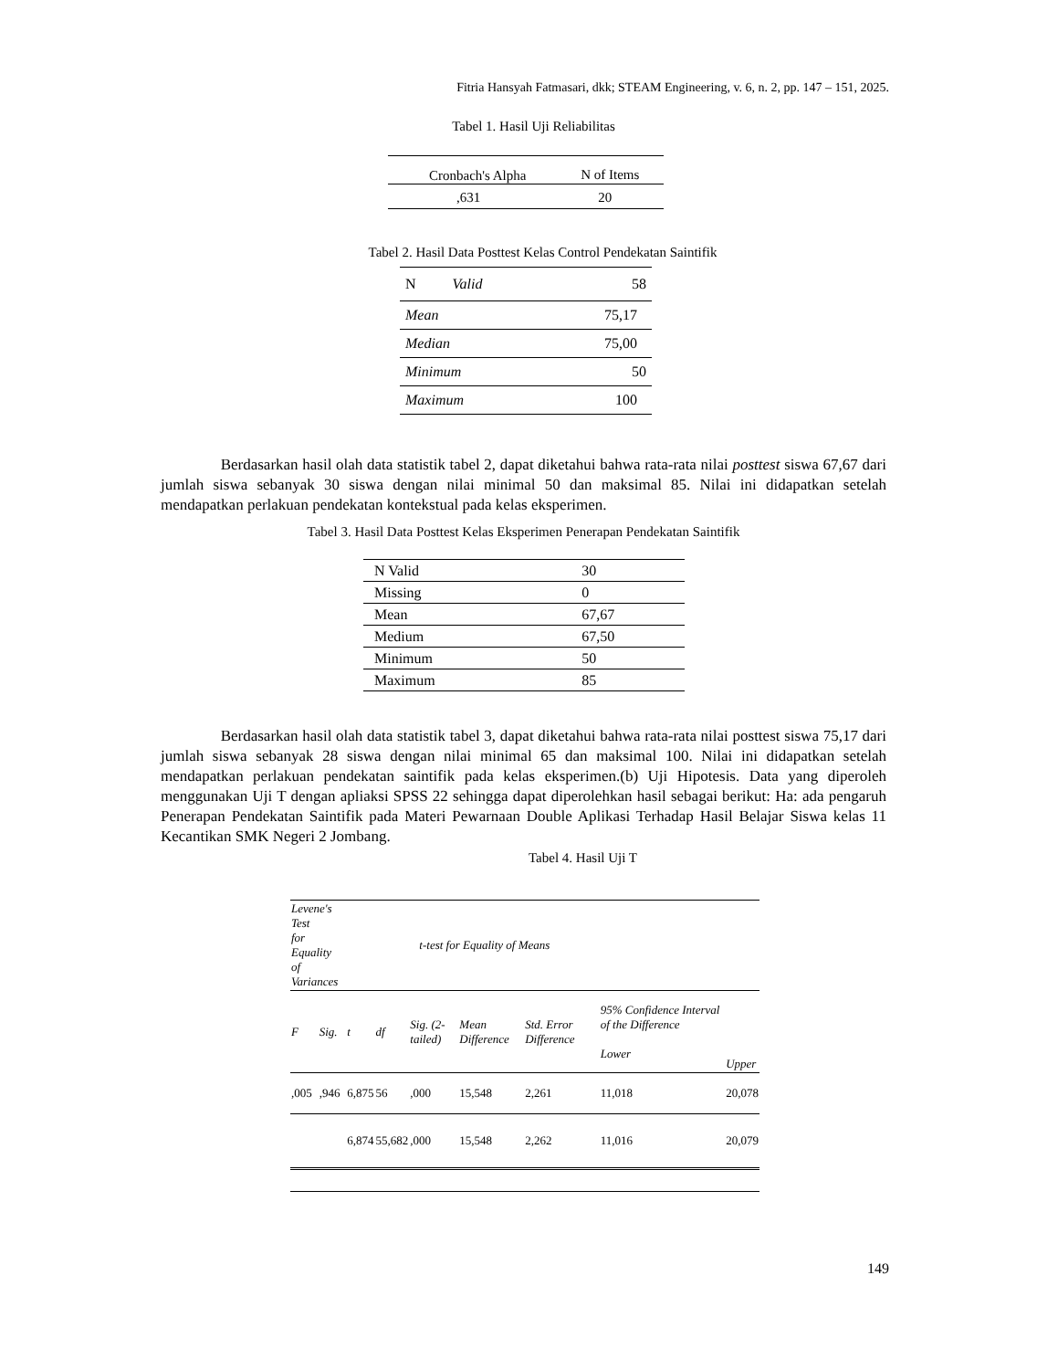Fitria Hansyah Fatmasari, dkk; STEAM Engineering, v. 6, n. 2, pp. 147 – 151, 2025.
Tabel 1. Hasil Uji Reliabilitas
| Cronbach's Alpha | N of Items |
| ,631 | 20 |
Tabel 2. Hasil Data Posttest Kelas Control Pendekatan Saintifik
| N Valid | 58 |
| Mean | 75,17 |
| Median | 75,00 |
| Minimum | 50 |
| Maximum | 100 |
Berdasarkan hasil olah data statistik tabel 2, dapat diketahui bahwa rata-rata nilai posttest siswa 67,67 dari jumlah siswa sebanyak 30 siswa dengan nilai minimal 50 dan maksimal 85. Nilai ini didapatkan setelah mendapatkan perlakuan pendekatan kontekstual pada kelas eksperimen.
Tabel 3. Hasil Data Posttest Kelas Eksperimen Penerapan Pendekatan Saintifik
| N Valid | 30 |
| Missing | 0 |
| Mean | 67,67 |
| Medium | 67,50 |
| Minimum | 50 |
| Maximum | 85 |
Berdasarkan hasil olah data statistik tabel 3, dapat diketahui bahwa rata-rata nilai posttest siswa 75,17 dari jumlah siswa sebanyak 28 siswa dengan nilai minimal 65 dan maksimal 100. Nilai ini didapatkan setelah mendapatkan perlakuan pendekatan saintifik pada kelas eksperimen.(b) Uji Hipotesis. Data yang diperoleh menggunakan Uji T dengan apliaksi SPSS 22 sehingga dapat diperolehkan hasil sebagai berikut: Ha: ada pengaruh Penerapan Pendekatan Saintifik pada Materi Pewarnaan Double Aplikasi Terhadap Hasil Belajar Siswa kelas 11 Kecantikan SMK Negeri 2 Jombang.
Tabel 4. Hasil Uji T
| Levene's Test for Equality of Variances | | t-test for Equality of Means | | | | | | |
| F | Sig. | t | df | Sig. (2-tailed) | Mean Difference | Std. Error Difference | 95% Confidence Interval of the Difference Lower | Upper |
| ,005 | ,946 | 6,875 | 56 | ,000 | 15,548 | 2,261 | 11,018 | 20,078 |
| | | 6,874 | 55,682 | ,000 | 15,548 | 2,262 | 11,016 | 20,079 |
149